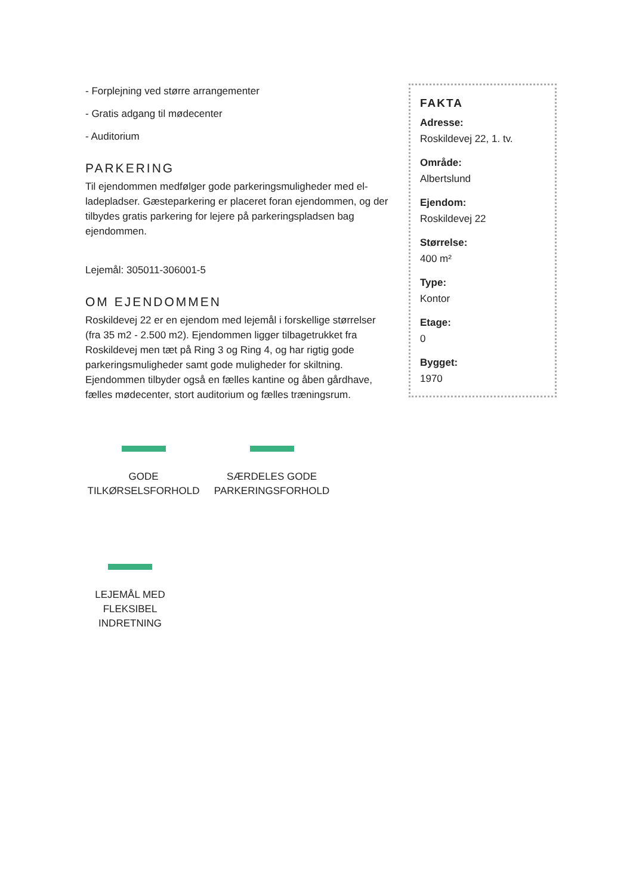- Forplejning ved større arrangementer
- Gratis adgang til mødecenter
- Auditorium
PARKERING
Til ejendommen medfølger gode parkeringsmuligheder med el-ladepladser. Gæsteparkering er placeret foran ejendommen, og der tilbydes gratis parkering for lejere på parkeringspladsen bag ejendommen.
Lejemål: 305011-306001-5
OM EJENDOMMEN
Roskildevej 22 er en ejendom med lejemål i forskellige størrelser (fra 35 m2 - 2.500 m2). Ejendommen ligger tilbagetrukket fra Roskildevej men tæt på Ring 3 og Ring 4, og har rigtig gode parkeringsmuligheder samt gode muligheder for skiltning. Ejendommen tilbyder også en fælles kantine og åben gårdhave, fælles mødecenter, stort auditorium og fælles træningsrum.
FAKTA
Adresse:
Roskildevej 22, 1. tv.
Område:
Albertslund
Ejendom:
Roskildevej 22
Størrelse:
400 m²
Type:
Kontor
Etage:
0
Bygget:
1970
GODE
TILKØRSELSFORHOLD
SÆRDELES GODE
PARKERINGSFORHOLD
LEJEMÅL MED
FLEKSIBEL
INDRETNING